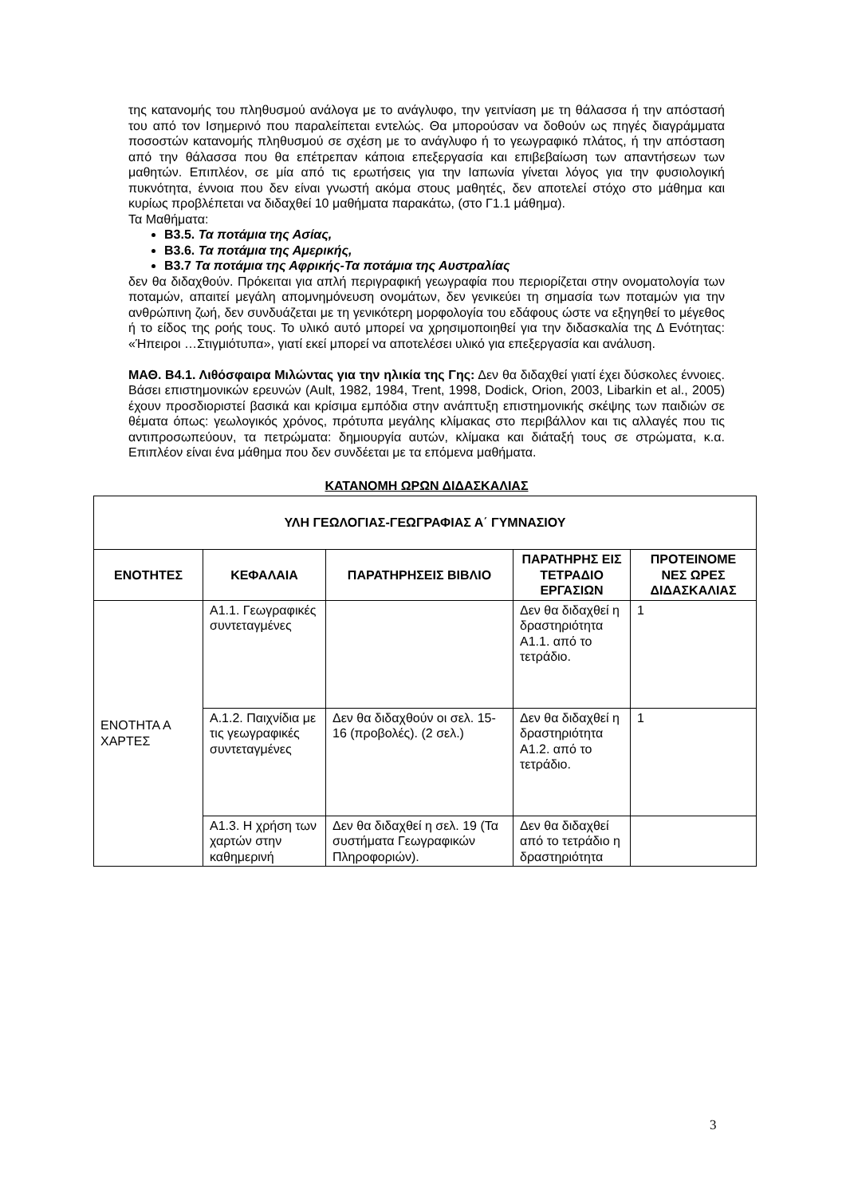της κατανομής του πληθυσμού ανάλογα με το ανάγλυφο, την γειτνίαση με τη θάλασσα ή την απόστασή του από τον Ισημερινό που παραλείπεται εντελώς. Θα μπορούσαν να δοθούν ως πηγές διαγράμματα ποσοστών κατανομής πληθυσμού σε σχέση με το ανάγλυφο ή το γεωγραφικό πλάτος, ή την απόσταση από την θάλασσα που θα επέτρεπαν κάποια επεξεργασία και επιβεβαίωση των απαντήσεων των μαθητών. Επιπλέον, σε μία από τις ερωτήσεις για την Ιαπωνία γίνεται λόγος για την φυσιολογική πυκνότητα, έννοια που δεν είναι γνωστή ακόμα στους μαθητές, δεν αποτελεί στόχο στο μάθημα και κυρίως προβλέπεται να διδαχθεί 10 μαθήματα παρακάτω, (στο Γ1.1 μάθημα).
Τα Μαθήματα:
Β3.5. Τα ποτάμια της Ασίας,
Β3.6. Τα ποτάμια της Αμερικής,
Β3.7 Τα ποτάμια της Αφρικής-Τα ποτάμια της Αυστραλίας
δεν θα διδαχθούν. Πρόκειται για απλή περιγραφική γεωγραφία που περιορίζεται στην ονοματολογία των ποταμών, απαιτεί μεγάλη απομνημόνευση ονομάτων, δεν γενικεύει τη σημασία των ποταμών για την ανθρώπινη ζωή, δεν συνδυάζεται με τη γενικότερη μορφολογία του εδάφους ώστε να εξηγηθεί το μέγεθος ή το είδος της ροής τους. Το υλικό αυτό μπορεί να χρησιμοποιηθεί για την διδασκαλία της Δ Ενότητας: «Ήπειροι …Στιγμιότυπα», γιατί εκεί μπορεί να αποτελέσει υλικό για επεξεργασία και ανάλυση.
ΜΑΘ. Β4.1. Λιθόσφαιρα Μιλώντας για την ηλικία της Γης: Δεν θα διδαχθεί γιατί έχει δύσκολες έννοιες. Βάσει επιστημονικών ερευνών (Ault, 1982, 1984, Trent, 1998, Dodick, Orion, 2003, Libarkin et al., 2005) έχουν προσδιοριστεί βασικά και κρίσιμα εμπόδια στην ανάπτυξη επιστημονικής σκέψης των παιδιών σε θέματα όπως: γεωλογικός χρόνος, πρότυπα μεγάλης κλίμακας στο περιβάλλον και τις αλλαγές που τις αντιπροσωπεύουν, τα πετρώματα: δημιουργία αυτών, κλίμακα και διάταξή τους σε στρώματα, κ.α. Επιπλέον είναι ένα μάθημα που δεν συνδέεται με τα επόμενα μαθήματα.
ΚΑΤΑΝΟΜΗ ΩΡΩΝ ΔΙΔΑΣΚΑΛΙΑΣ
| ΥΛΗ ΓΕΩΛΟΓΙΑΣ-ΓΕΩΓΡΑΦΙΑΣ Α΄ ΓΥΜΝΑΣΙΟΥ | | | | |
| --- | --- | --- | --- | --- |
| ΕΝΟΤΗΤΕΣ | ΚΕΦΑΛΑΙΑ | ΠΑΡΑΤΗΡΗΣΕΙΣ ΒΙΒΛΙΟ | ΠΑΡΑΤΗΡΗΣ ΕΙΣ ΤΕΤΡΑΔΙΟ ΕΡΓΑΣΙΩΝ | ΠΡΟΤΕΙΝΟΜΕ ΝΕΣ ΩΡΕΣ ΔΙΔΑΣΚΑΛΙΑΣ |
| ΕΝΟΤΗΤΑ Α ΧΑΡΤΕΣ | Α1.1. Γεωγραφικές συντεταγμένες | | Δεν θα διδαχθεί η δραστηριότητα Α1.1. από το τετράδιο. | 1 |
| | Α.1.2. Παιχνίδια με τις γεωγραφικές συντεταγμένες | Δεν θα διδαχθούν οι σελ. 15-16 (προβολές). (2 σελ.) | Δεν θα διδαχθεί η δραστηριότητα Α1.2. από το τετράδιο. | 1 |
| | Α1.3. Η χρήση των χαρτών στην καθημερινή | Δεν θα διδαχθεί η σελ. 19 (Τα συστήματα Γεωγραφικών Πληροφοριών). | Δεν θα διδαχθεί από το τετράδιο η δραστηριότητα | |
3